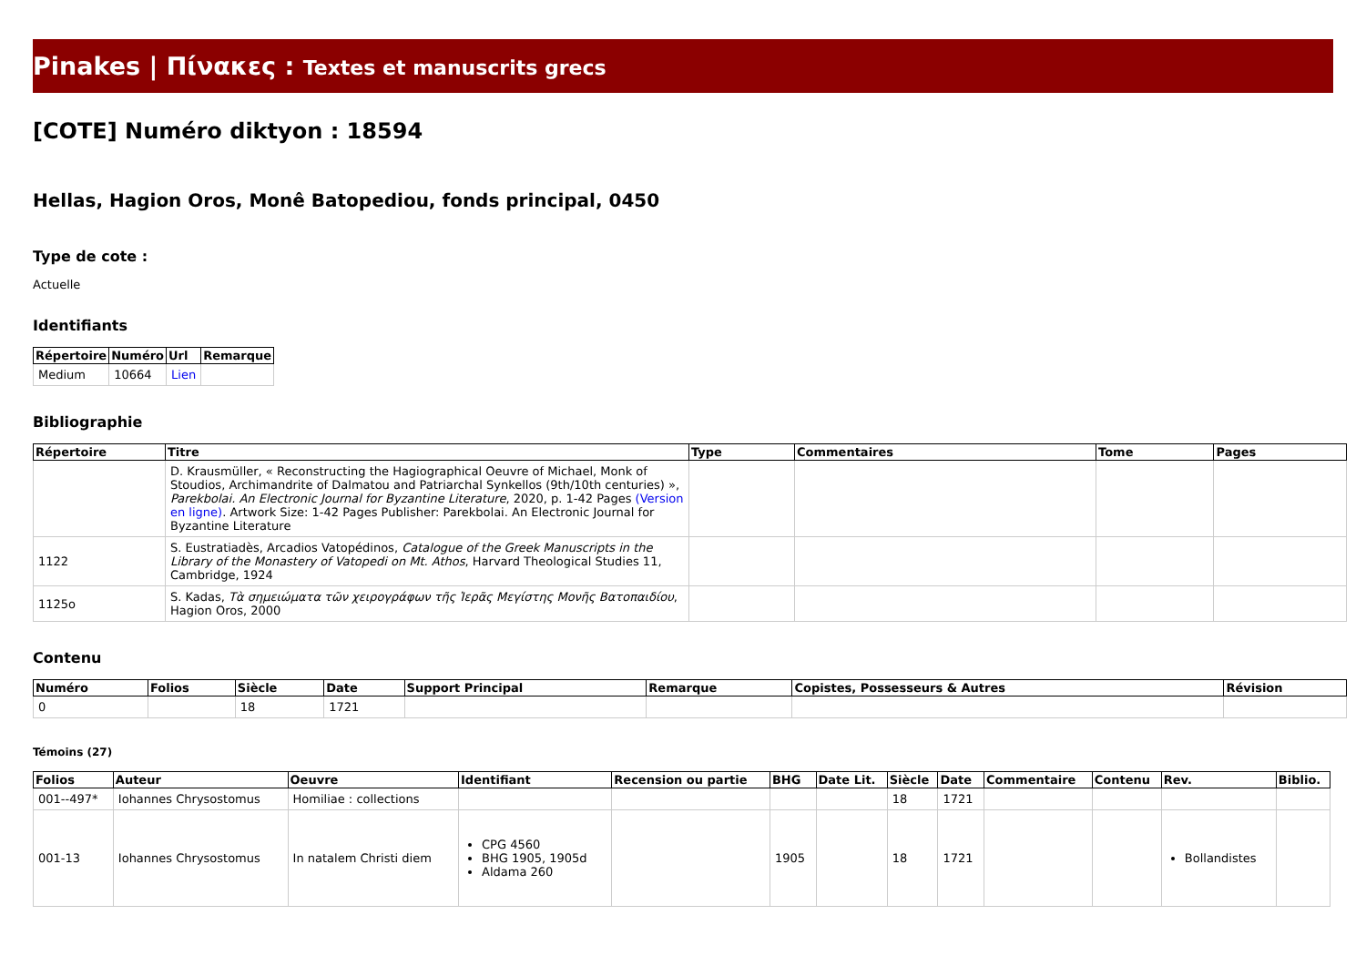Pinakes | Πίνακες : Textes et manuscrits grecs
[COTE] Numéro diktyon : 18594
Hellas, Hagion Oros, Monê Batopediou, fonds principal, 0450
Type de cote :
Actuelle
Identifiants
| Répertoire | Numéro | Url | Remarque |
| --- | --- | --- | --- |
| Medium | 10664 | Lien | |
Bibliographie
| Répertoire | Titre | Type | Commentaires | Tome | Pages |
| --- | --- | --- | --- | --- | --- |
| | D. Krausmüller, « Reconstructing the Hagiographical Oeuvre of Michael, Monk of Stoudios, Archimandrite of Dalmatou and Patriarchal Synkellos (9th/10th centuries) », Parekbolai. An Electronic Journal for Byzantine Literature , 2020, p. 1-42 Pages (Version en ligne) . Artwork Size: 1-42 Pages Publisher: Parekbolai. An Electronic Journal for Byzantine Literature | | | | |
| 1122 | S. Eustratiadès, Arcadios Vatopédinos, Catalogue of the Greek Manuscripts in the Library of the Monastery of Vatopedi on Mt. Athos , Harvard Theological Studies 11, Cambridge, 1924 | | | | |
| 1125o | S. Kadas, Τὰ σημειώματα τῶν χειρογράφων τῆς Ἱερᾶς Μεγίστης Μονῆς Βατοπαιδίου , Hagion Oros, 2000 | | | | |
Contenu
| Numéro | Folios | Siècle | Date | Support Principal | Remarque | Copistes, Possesseurs & Autres | Révision |
| --- | --- | --- | --- | --- | --- | --- | --- |
| 0 | | 18 | 1721 | | | | |
Témoins (27)
| Folios | Auteur | Oeuvre | Identifiant | Recension ou partie | BHG | Date Lit. | Siècle | Date | Commentaire | Contenu | Rev. | Biblio. |
| --- | --- | --- | --- | --- | --- | --- | --- | --- | --- | --- | --- | --- |
| 001--497* | Iohannes Chrysostomus | Homiliae : collections | | | | | 18 | 1721 | | | | |
| 001-13 | Iohannes Chrysostomus | In natalem Christi diem | CPG 4560 BHG 1905, 1905d Aldama 260 | | 1905 | | 18 | 1721 | | | Bollandistes | |